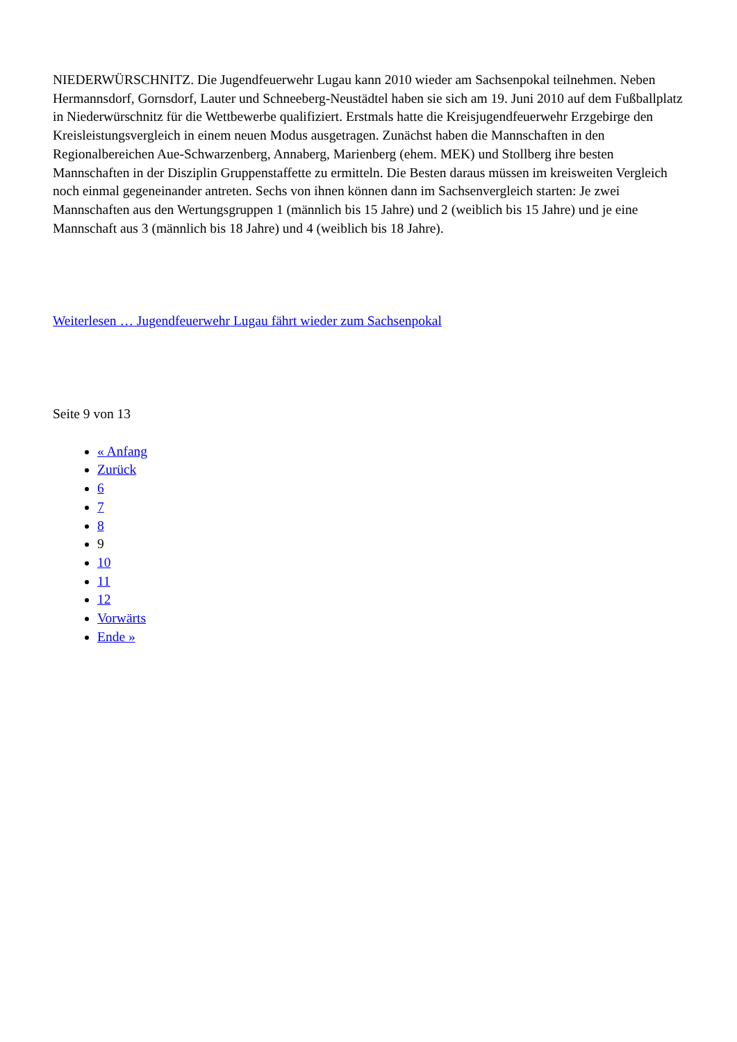NIEDERWÜRSCHNITZ. Die Jugendfeuerwehr Lugau kann 2010 wieder am Sachsenpokal teilnehmen. Neben Hermannsdorf, Gornsdorf, Lauter und Schneeberg-Neustädtel haben sie sich am 19. Juni 2010 auf dem Fußballplatz in Niederwürschnitz für die Wettbewerbe qualifiziert. Erstmals hatte die Kreisjugendfeuerwehr Erzgebirge den Kreisleistungsvergleich in einem neuen Modus ausgetragen. Zunächst haben die Mannschaften in den Regionalbereichen Aue-Schwarzenberg, Annaberg, Marienberg (ehem. MEK) und Stollberg ihre besten Mannschaften in der Disziplin Gruppenstaffette zu ermitteln. Die Besten daraus müssen im kreisweiten Vergleich noch einmal gegeneinander antreten. Sechs von ihnen können dann im Sachsenvergleich starten: Je zwei Mannschaften aus den Wertungsgruppen 1 (männlich bis 15 Jahre) und 2 (weiblich bis 15 Jahre) und je eine Mannschaft aus 3 (männlich bis 18 Jahre) und 4 (weiblich bis 18 Jahre).
Weiterlesen … Jugendfeuerwehr Lugau fährt wieder zum Sachsenpokal
Seite 9 von 13
« Anfang
Zurück
6
7
8
9
10
11
12
Vorwärts
Ende »